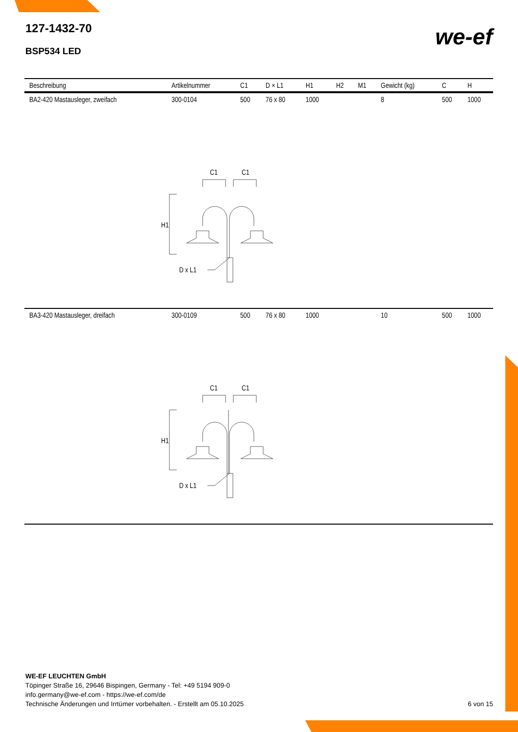127-1432-70
BSP534 LED
we-ef
| Beschreibung | Artikelnummer | C1 | D × L1 | H1 | H2 | M1 | Gewicht (kg) | C | H |
| --- | --- | --- | --- | --- | --- | --- | --- | --- | --- |
| BA2-420 Mastausleger, zweifach | 300-0104 | 500 | 76 x 80 | 1000 | | | 8 | 500 | 1000 |
| C1 C1 H1 D x L1 | | | | | | | | | |
| BA3-420 Mastausleger, dreifach | 300-0109 | 500 | 76 x 80 | 1000 | | | 10 | 500 | 1000 |
| C1 C1 H1 D x L1 | | | | | | | | | |
WE-EF LEUCHTEN GmbH
Töpinger Straße 16, 29646 Bispingen, Germany - Tel: +49 5194 909-0
info.germany@we-ef.com - https://we-ef.com/de
Technische Änderungen und Irrtümer vorbehalten. - Erstellt am 05.10.2025 6 von 15